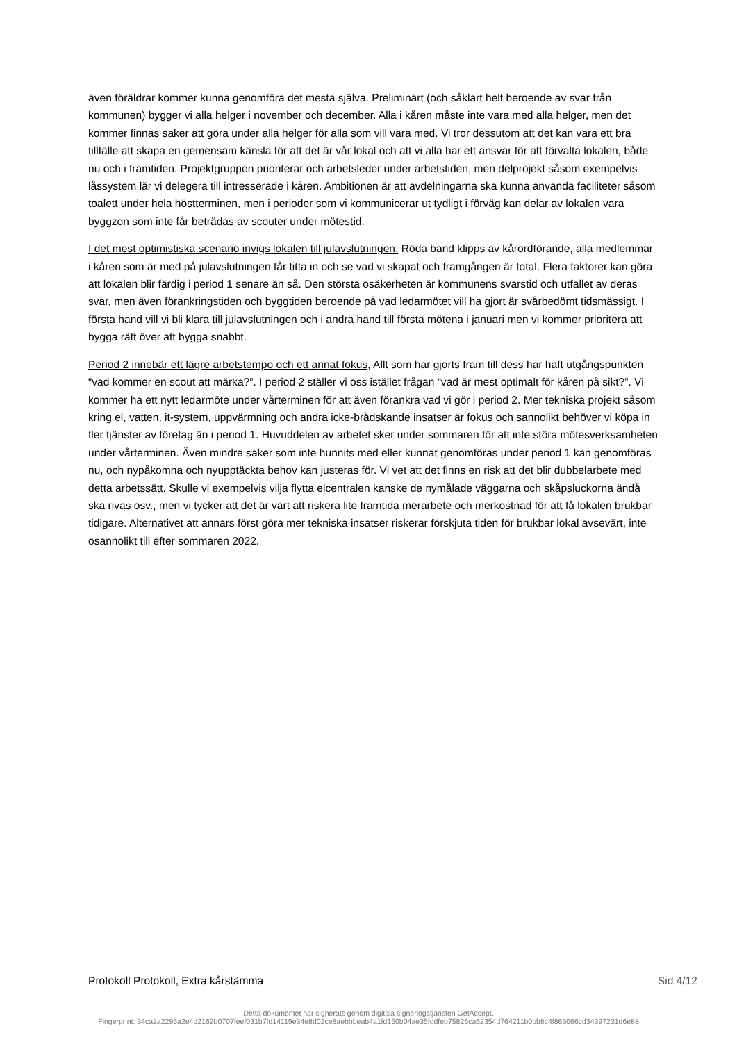även föräldrar kommer kunna genomföra det mesta själva. Preliminärt (och såklart helt beroende av svar från kommunen) bygger vi alla helger i november och december. Alla i kåren måste inte vara med alla helger, men det kommer finnas saker att göra under alla helger för alla som vill vara med. Vi tror dessutom att det kan vara ett bra tillfälle att skapa en gemensam känsla för att det är vår lokal och att vi alla har ett ansvar för att förvalta lokalen, både nu och i framtiden. Projektgruppen prioriterar och arbetsleder under arbetstiden, men delprojekt såsom exempelvis låssystem lär vi delegera till intresserade i kåren. Ambitionen är att avdelningarna ska kunna använda faciliteter såsom toalett under hela höstterminen, men i perioder som vi kommunicerar ut tydligt i förväg kan delar av lokalen vara byggzon som inte får beträdas av scouter under mötestid.
I det mest optimistiska scenario invigs lokalen till julavslutningen. Röda band klipps av kårordförande, alla medlemmar i kåren som är med på julavslutningen får titta in och se vad vi skapat och framgången är total. Flera faktorer kan göra att lokalen blir färdig i period 1 senare än så. Den största osäkerheten är kommunens svarstid och utfallet av deras svar, men även förankringstiden och byggtiden beroende på vad ledarmötet vill ha gjort är svårbedömt tidsmässigt. I första hand vill vi bli klara till julavslutningen och i andra hand till första mötena i januari men vi kommer prioritera att bygga rätt över att bygga snabbt.
Period 2 innebär ett lägre arbetstempo och ett annat fokus, Allt som har gjorts fram till dess har haft utgångspunkten “vad kommer en scout att märka?”. I period 2 ställer vi oss istället frågan “vad är mest optimalt för kåren på sikt?”. Vi kommer ha ett nytt ledarmöte under vårterminen för att även förankra vad vi gör i period 2. Mer tekniska projekt såsom kring el, vatten, it-system, uppvärmning och andra icke-brådskande insatser är fokus och sannolikt behöver vi köpa in fler tjänster av företag än i period 1. Huvuddelen av arbetet sker under sommaren för att inte störa mötesverksamheten under vårterminen. Även mindre saker som inte hunnits med eller kunnat genomföras under period 1 kan genomföras nu, och nypåkomna och nyupptäckta behov kan justeras för. Vi vet att det finns en risk att det blir dubbelarbete med detta arbetssätt. Skulle vi exempelvis vilja flytta elcentralen kanske de nymålade väggarna och skåpsluckorna ändå ska rivas osv., men vi tycker att det är värt att riskera lite framtida merarbete och merkostnad för att få lokalen brukbar tidigare. Alternativet att annars först göra mer tekniska insatser riskerar förskjuta tiden för brukbar lokal avsevärt, inte osannolikt till efter sommaren 2022.
Protokoll Protokoll, Extra kårstämma Sid 4/12
Detta dokumentet har signerats genom digitala signeringstjänsten GetAccept.
Fingerprint: 34ca2a2295a2e4d2162b0707feef031b7fd14119e34e8d02ce8aebbbeab4a1fd150b04ae35fddfeb75826ca62354d764211b0bb8c4f863066cd34397231d6e88